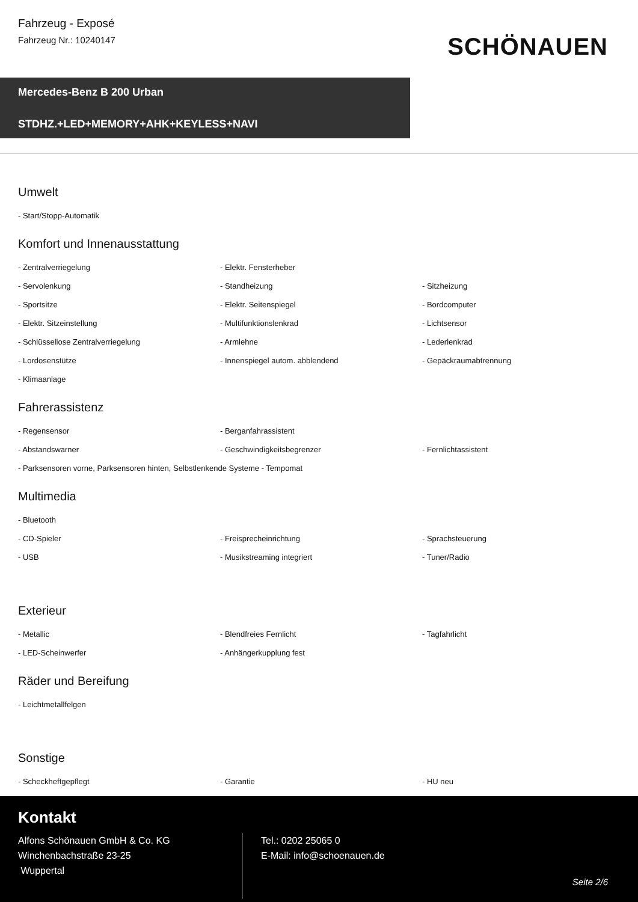Fahrzeug - Exposé
Fahrzeug Nr.: 10240147
SCHÖNAUEN
Mercedes-Benz B 200 Urban
STDHZ.+LED+MEMORY+AHK+KEYLESS+NAVI
Umwelt
- Start/Stopp-Automatik
Komfort und Innenausstattung
- Zentralverriegelung - Elektr. Fensterheber - Servolenkung - Standheizung - Sitzheizung - Sportsitze - Elektr. Seitenspiegel - Bordcomputer - Elektr. Sitzeinstellung - Multifunktionslenkrad - Lichtsensor - Schlüssellose Zentralverriegelung - Armlehne - Lederlenkrad - Lordosenstütze - Innenspiegel autom. abblendend - Gepäckraumabtrennung - Klimaanlage
Fahrerassistenz
- Regensensor - Berganfahrassistent - Abstandswarner - Geschwindigkeitsbegrenzer - Fernlichtassistent - Parksensoren vorne, Parksensoren hinten, Selbstlenkende Systeme - Tempomat
Multimedia
- Bluetooth - CD-Spieler - Freisprecheinrichtung - Sprachsteuerung - USB - Musikstreaming integriert - Tuner/Radio
Exterieur
- Metallic - Blendfreies Fernlicht - Tagfahrlicht - LED-Scheinwerfer - Anhängerkupplung fest
Räder und Bereifung
- Leichtmetallfelgen
Sonstige
- Scheckheftgepflegt - Garantie - HU neu
Kontakt
Alfons Schönauen GmbH & Co. KG
Winchenbachstraße 23-25
Wuppertal
Tel.: 0202 25065 0
E-Mail: info@schoenauen.de
Seite 2/6